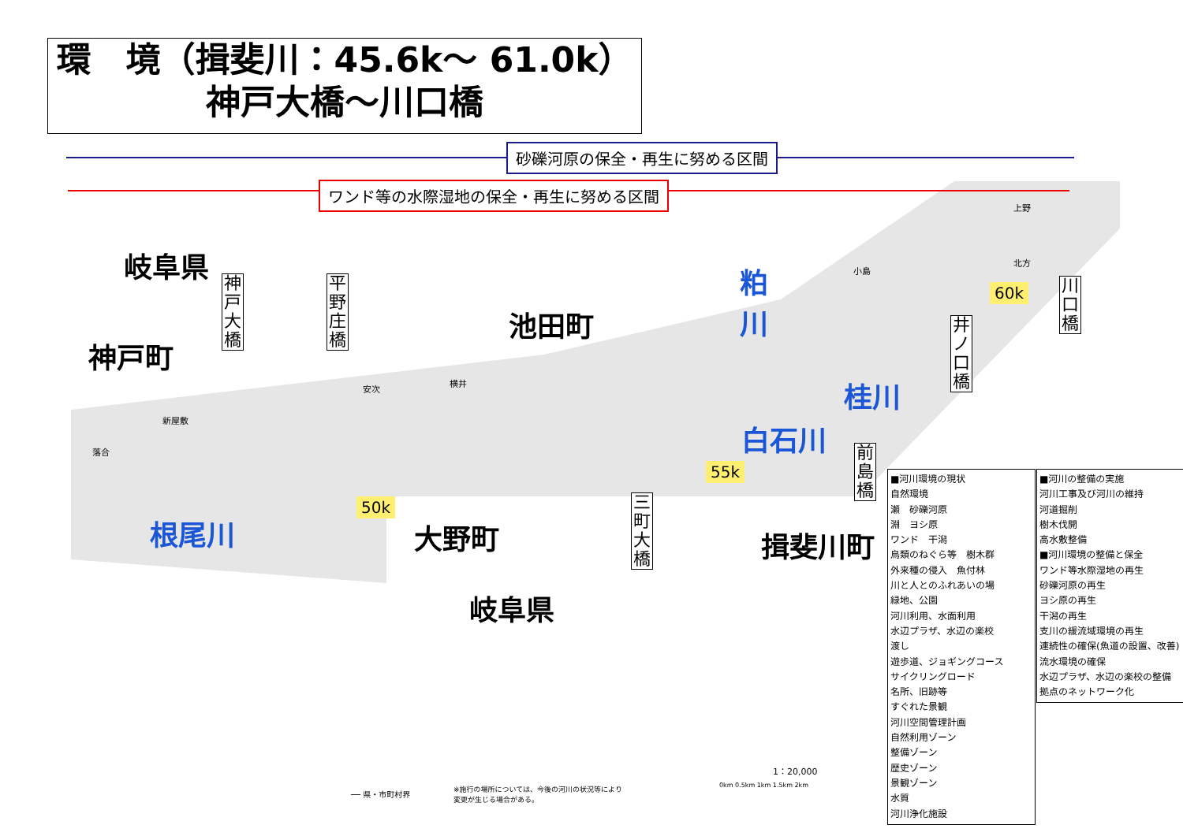環　境（揖斐川：45.6k～ 61.0k）
神戸大橋～川口橋
砂礫河原の保全・再生に努める区間
ワンド等の水際湿地の保全・再生に努める区間
岐阜県
神戸町
池田町
大野町
岐阜県
揖斐川町
根尾川
白石川
桂川
粕川
神戸大橋
平野庄橋
三町大橋
前島橋
井ノ口橋
川口橋
50k
55k
60k
落合
新屋敷
安次
横井
小島
上野
北方
■河川環境の現状
自然環境
瀬　砂礫河原
淵　ヨシ原
ワンド　干潟
鳥類のねぐら等　樹木群
外来種の侵入　魚付林
川と人とのふれあいの場
緑地、公園
河川利用、水面利用
水辺プラザ、水辺の楽校
渡し
遊歩道、ジョギングコース
サイクリングロード
名所、旧跡等
すぐれた景観
河川空間管理計画
自然利用ゾーン
整備ゾーン
歴史ゾーン
景観ゾーン
水質
河川浄化施設
■河川の整備の実施
河川工事及び河川の維持
河道掘削
樹木伐開
高水敷整備
■河川環境の整備と保全
ワンド等水際湿地の再生
砂礫河原の再生
ヨシ原の再生
干潟の再生
支川の緩流域環境の再生
連続性の確保(魚道の設置、改善)
流水環境の確保
水辺プラザ、水辺の楽校の整備
拠点のネットワーク化
1：20,000
0km 0.5km 1km 1.5km 2km
── 県・市町村界
※施行の場所については、今後の河川の状況等により
変更が生じる場合がある。